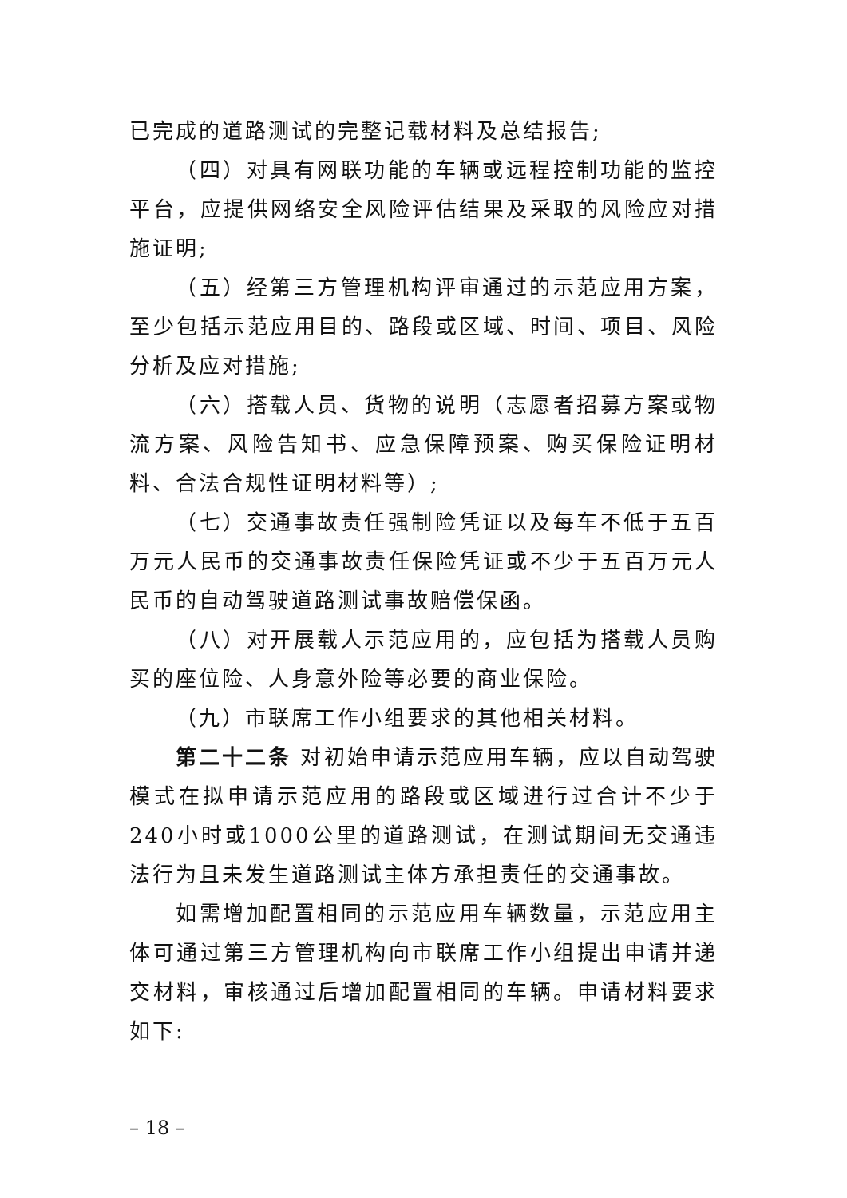已完成的道路测试的完整记载材料及总结报告;
（四）对具有网联功能的车辆或远程控制功能的监控平台，应提供网络安全风险评估结果及采取的风险应对措施证明;
（五）经第三方管理机构评审通过的示范应用方案，至少包括示范应用目的、路段或区域、时间、项目、风险分析及应对措施;
（六）搭载人员、货物的说明（志愿者招募方案或物流方案、风险告知书、应急保障预案、购买保险证明材料、合法合规性证明材料等）;
（七）交通事故责任强制险凭证以及每车不低于五百万元人民币的交通事故责任保险凭证或不少于五百万元人民币的自动驾驶道路测试事故赔偿保函。
（八）对开展载人示范应用的，应包括为搭载人员购买的座位险、人身意外险等必要的商业保险。
（九）市联席工作小组要求的其他相关材料。
第二十二条 对初始申请示范应用车辆，应以自动驾驶模式在拟申请示范应用的路段或区域进行过合计不少于240小时或1000公里的道路测试，在测试期间无交通违法行为且未发生道路测试主体方承担责任的交通事故。
如需增加配置相同的示范应用车辆数量，示范应用主体可通过第三方管理机构向市联席工作小组提出申请并递交材料，审核通过后增加配置相同的车辆。申请材料要求如下:
– 18 –